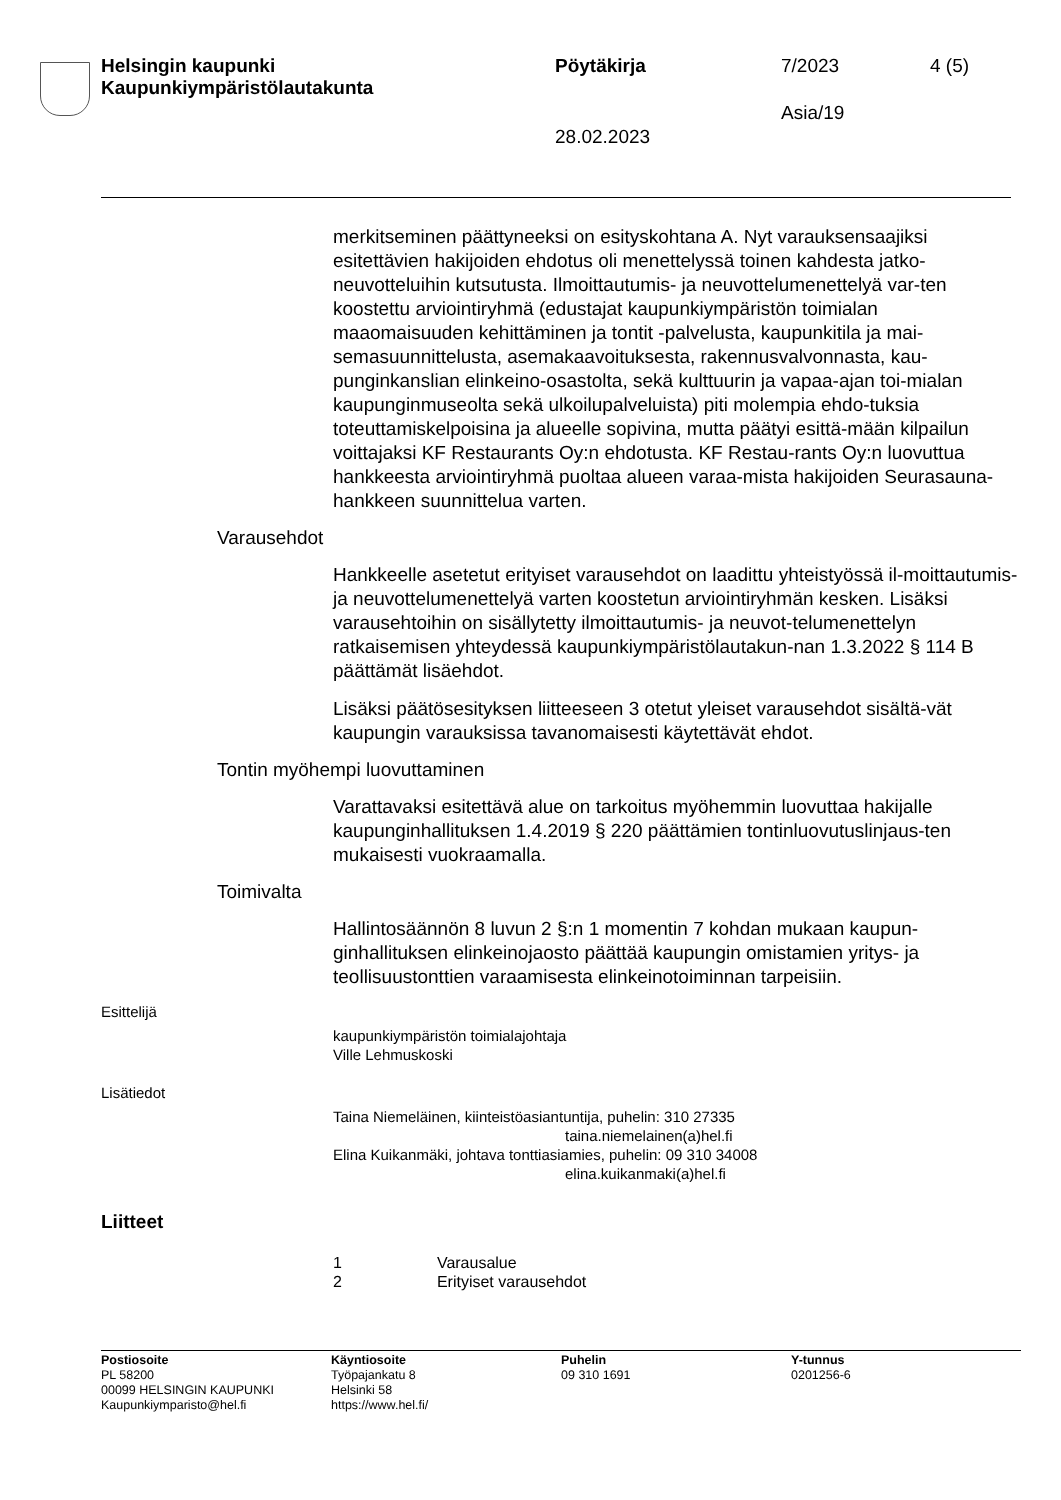Helsingin kaupunki
Kaupunkiympäristölautakunta
Pöytäkirja 7/2023 4 (5)
Asia/19
28.02.2023
merkitseminen päättyneeksi on esityskohtana A. Nyt varauksensaajiksi esitettävien hakijoiden ehdotus oli menettelyssä toinen kahdesta jatko-neuvotteluihin kutsutusta. Ilmoittautumis- ja neuvottelumenettelyä var-ten koostettu arviointiryhmä (edustajat kaupunkiympäristön toimialan maaomaisuuden kehittäminen ja tontit -palvelusta, kaupunkitila ja mai-semasuunnittelusta, asemakaavoituksesta, rakennusvalvonnasta, kau-punginkanslian elinkeino-osastolta, sekä kulttuurin ja vapaa-ajan toi-mialan kaupunginmuseolta sekä ulkoilupalveluista) piti molempia ehdo-tuksia toteuttamiskelpoisina ja alueelle sopivina, mutta päätyi esittä-mään kilpailun voittajaksi KF Restaurants Oy:n ehdotusta. KF Restau-rants Oy:n luovuttua hankkeesta arviointiryhmä puoltaa alueen varaa-mista hakijoiden Seurasauna-hankkeen suunnittelua varten.
Varausehdot
Hankkeelle asetetut erityiset varausehdot on laadittu yhteistyössä il-moittautumis- ja neuvottelumenettelyä varten koostetun arviointiryhmän kesken. Lisäksi varausehtoihin on sisällytetty ilmoittautumis- ja neuvot-telumenettelyn ratkaisemisen yhteydessä kaupunkiympäristölautakun-nan 1.3.2022 § 114 B päättämät lisäehdot.
Lisäksi päätösesityksen liitteeseen 3 otetut yleiset varausehdot sisältä-vät kaupungin varauksissa tavanomaisesti käytettävät ehdot.
Tontin myöhempi luovuttaminen
Varattavaksi esitettävä alue on tarkoitus myöhemmin luovuttaa hakijalle kaupunginhallituksen 1.4.2019 § 220 päättämien tontinluovutuslinjaus-ten mukaisesti vuokraamalla.
Toimivalta
Hallintosäännön 8 luvun 2 §:n 1 momentin 7 kohdan mukaan kaupun-ginhallituksen elinkeinojaosto päättää kaupungin omistamien yritys- ja teollisuustonttien varaamisesta elinkeinotoiminnan tarpeisiin.
Esittelijä
kaupunkiympäristön toimialajohtaja
Ville Lehmuskoski
Lisätiedot
Taina Niemeläinen, kiinteistöasiantuntija, puhelin: 310 27335
taina.niemelainen(a)hel.fi
Elina Kuikanmäki, johtava tonttiasiamies, puhelin: 09 310 34008
elina.kuikanmaki(a)hel.fi
Liitteet
1 Varausalue
2 Erityiset varausehdot
Postiosoite
PL 58200
00099 HELSINGIN KAUPUNKI
Kaupunkiymparisto@hel.fi
Käyntiosoite
Työpajankatu 8
Helsinki 58
https://www.hel.fi/
Puhelin
09 310 1691
Y-tunnus
0201256-6